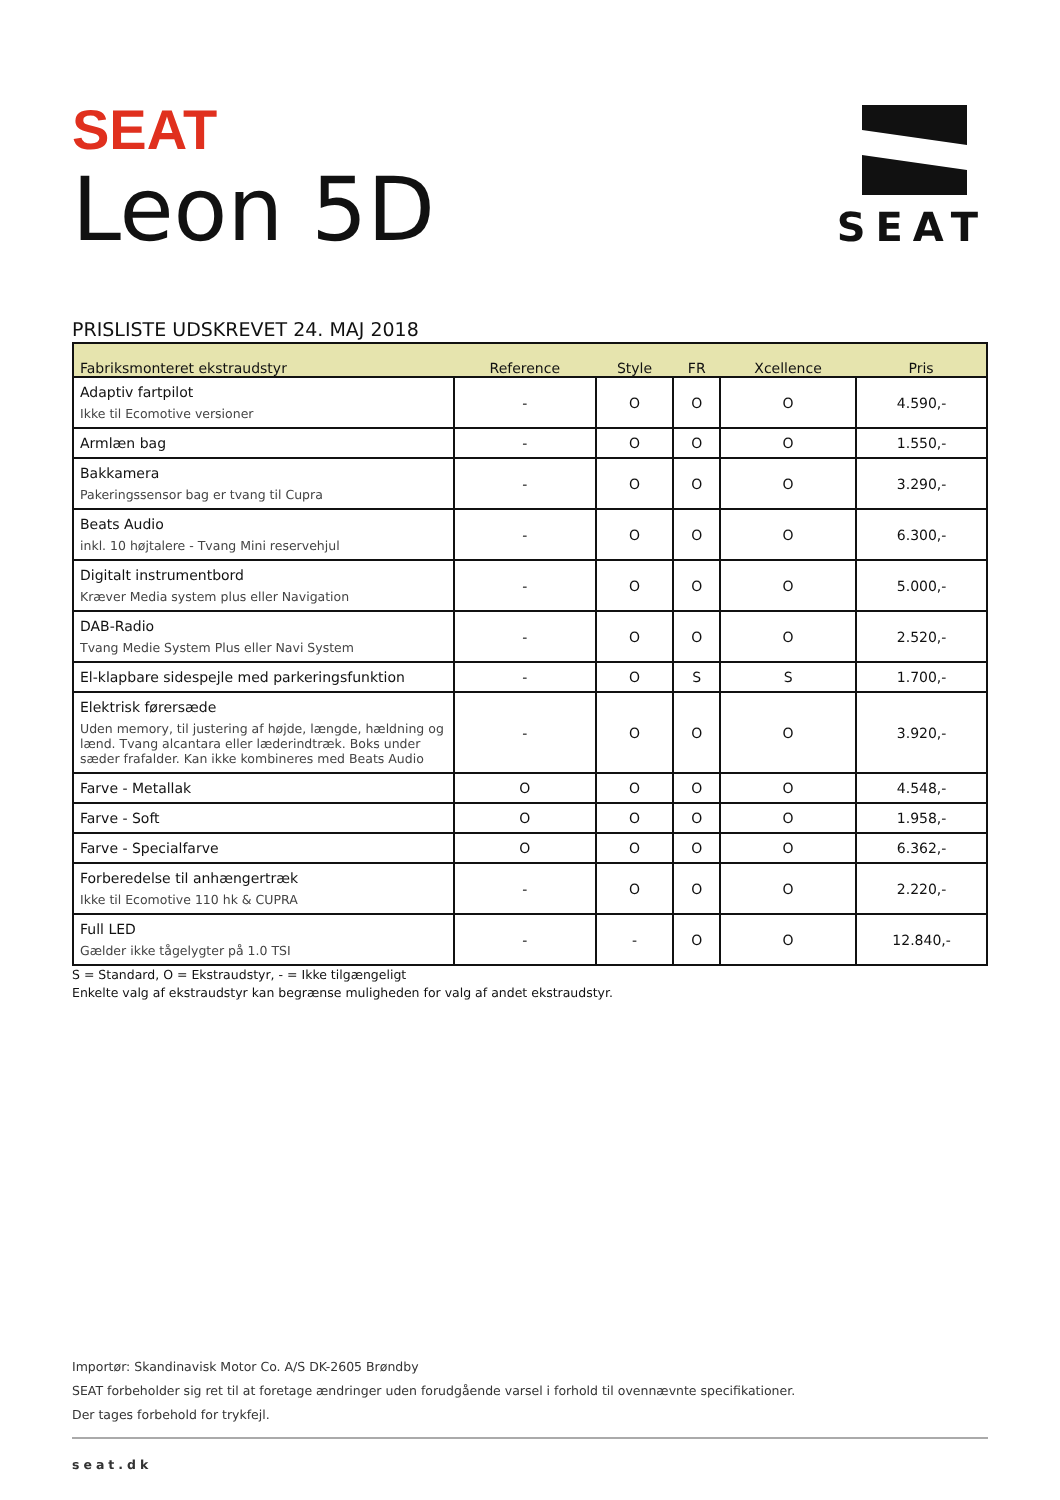SEAT
Leon 5D
SEAT
PRISLISTE UDSKREVET 24. MAJ 2018
| Fabriksmonteret ekstraudstyr | Reference | Style | FR | Xcellence | Pris |
| --- | --- | --- | --- | --- | --- |
| Adaptiv fartpilot Ikke til Ecomotive versioner | - | O | O | O | 4.590,- |
| Armlæn bag | - | O | O | O | 1.550,- |
| Bakkamera Pakeringssensor bag er tvang til Cupra | - | O | O | O | 3.290,- |
| Beats Audio inkl. 10 højtalere - Tvang Mini reservehjul | - | O | O | O | 6.300,- |
| Digitalt instrumentbord Kræver Media system plus eller Navigation | - | O | O | O | 5.000,- |
| DAB-Radio Tvang Medie System Plus eller Navi System | - | O | O | O | 2.520,- |
| El-klapbare sidespejle med parkeringsfunktion | - | O | S | S | 1.700,- |
| Elektrisk førersæde Uden memory, til justering af højde, længde, hældning og lænd. Tvang alcantara eller læderindtræk. Boks under sæder frafalder. Kan ikke kombineres med Beats Audio | - | O | O | O | 3.920,- |
| Farve - Metallak | O | O | O | O | 4.548,- |
| Farve - Soft | O | O | O | O | 1.958,- |
| Farve - Specialfarve | O | O | O | O | 6.362,- |
| Forberedelse til anhængertræk Ikke til Ecomotive 110 hk & CUPRA | - | O | O | O | 2.220,- |
| Full LED Gælder ikke tågelygter på 1.0 TSI | - | - | O | O | 12.840,- |
S = Standard, O = Ekstraudstyr, - = Ikke tilgængeligt
Enkelte valg af ekstraudstyr kan begrænse muligheden for valg af andet ekstraudstyr.
Importør: Skandinavisk Motor Co. A/S DK-2605 Brøndby
SEAT forbeholder sig ret til at foretage ændringer uden forudgående varsel i forhold til ovennævnte specifikationer.
Der tages forbehold for trykfejl.
seat.dk